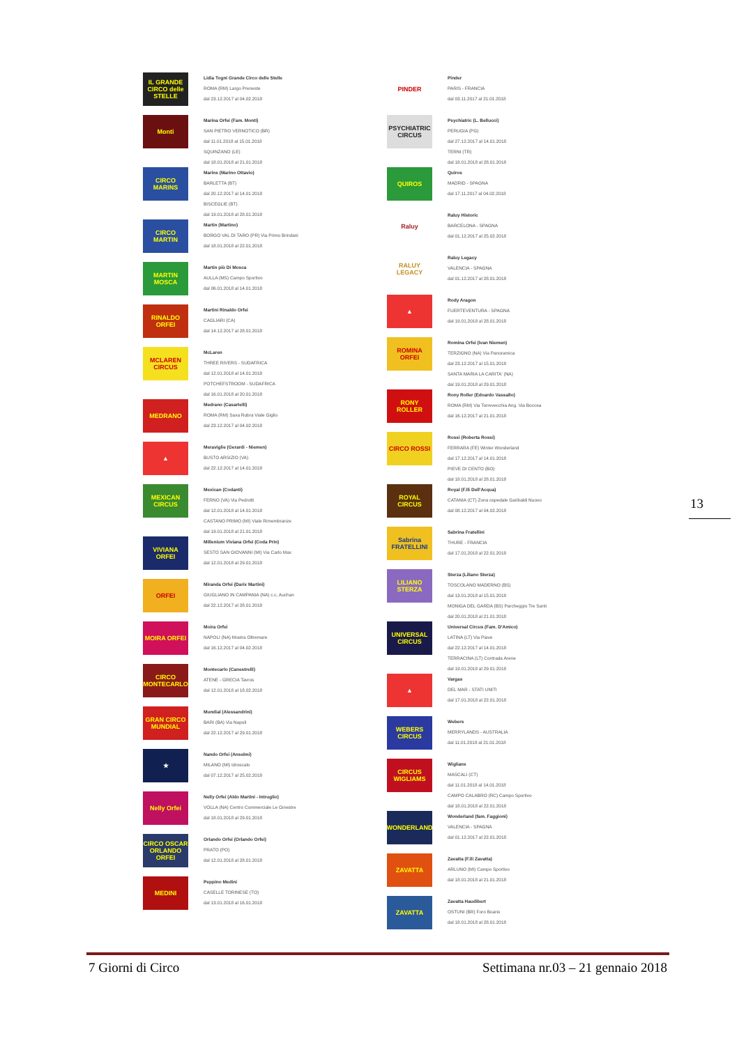IL GRANDE CIRCO delle STELLE
Lidia Togni Grande Circo delle Stelle
ROMA (RM) Largo Preneste
dal 23.12.2017 al 04.02.2018
Monti
Marina Orfei (Fam. Monti)
SAN PIETRO VERNOTICO (BR)
dal 11.01.2018 al 15.01.2018
SQUINZANO (LE)
dal 18.01.2018 al 21.01.2018
CIRCO MARINS
Marins (Marino Ottavio)
BARLETTA (BT)
dal 20.12.2017 al 14.01.2018
BISCEGLIE (BT)
dal 19.01.2018 al 28.01.2018
CIRCO MARTIN
Martin (Martino)
BORGO VAL DI TARO (PR) Via Primo Brindani
dal 18.01.2018 al 22.01.2018
MARTIN MOSCA
Martin più Di Mosca
AULLA (MS) Campo Sportivo
dal 06.01.2018 al 14.01.2018
RINALDO ORFEI
Martini Rinaldo Orfei
CAGLIARI (CA)
dal 14.12.2017 al 28.01.2018
MCLAREN CIRCUS
McLaren
THREE RIVERS - SUDAFRICA
dal 12.01.2018 al 14.01.2018
POTCHEFSTROOM - SUDAFRICA
dal 16.01.2018 al 20.01.2018
MEDRANO
Medrano (Casartelli)
ROMA (RM) Saxa Rubra Viale Giglio
dal 23.12.2017 al 04.02.2018
▲
Meraviglie (Gerardi - Niemen)
BUSTO ARSIZIO (VA)
dal 22.12.2017 al 14.01.2018
MEXICAN CIRCUS
Mexican (Codanti)
FERNO (VA) Via Pedrotti
dal 12.01.2018 al 14.01.2018
CASTANO PRIMO (MI) Viale Rimembranze
dal 19.01.2018 al 21.01.2018
VIVIANA ORFEI
Millenium Viviana Orfei (Coda Prin)
SESTO SAN GIOVANNI (MI) Via Carlo Max
dal 12.01.2018 al 29.01.2018
ORFEI
Miranda Orfei (Darix Martini)
GIUGLIANO IN CAMPANIA (NA) c.c, Auchan
dal 22.12.2017 al 28.01.2018
MOIRA ORFEI
Moira Orfei
NAPOLI (NA) Mostra Oltremare
dal 16.12.2017 al 04.02.2018
CIRCO MONTECARLO
Montecarlo (Canestrelli)
ATENE - GRECIA Tavros
dal 12.01.2018 al 18.02.2018
GRAN CIRCO MUNDIAL
Mundial (Alessandrini)
BARI (BA) Via Napoli
dal 22.12.2017 al 29.01.2018
★
Nando Orfei (Anselmi)
MILANO (MI) Idroscalo
dal 07.12.2017 al 25.02.2018
Nelly Orfei
Nelly Orfei (Aldo Martini - Intruglio)
VOLLA (NA) Centro Commerciale Le Ginestre
dal 18.01.2018 al 29.01.2018
CIRCO OSCAR ORLANDO ORFEI
Orlando Orfei (Orlando Orfei)
PRATO (PO)
dal 12.01.2018 al 28.01.2018
MEDINI
Peppino Medini
CASELLE TORINESE (TO)
dal 13.01.2018 al 16.01.2018
PINDER
Pinder
PARIS - FRANCIA
dal 03.11.2017 al 21.01.2018
PSYCHIATRIC CIRCUS
Psychiatric (L. Bellucci)
PERUGIA (PG)
dal 27.12.2017 al 14.01.2018
TERNI (TR)
dal 18.01.2018 al 28.01.2018
QUIROS
Quiros
MADRID - SPAGNA
dal 17.11.2017 al 04.02.2018
Raluy
Raluy Historic
BARCELONA - SPAGNA
dal 01.12.2017 al 25.02.2018
RALUY LEGACY
Raluy Legacy
VALENCIA - SPAGNA
dal 01.12.2017 al 28.01.2018
▲
Rody Aragon
FUERTEVENTURA - SPAGNA
dal 19.01.2018 al 28.01.2018
ROMINA ORFEI
Romina Orfei (Ivan Niemen)
TERZIGNO (NA) Via Panoramica
dal 23.12.2017 al 15.01.2018
SANTA MARIA LA CARITA' (NA)
dal 19.01.2018 al 29.01.2018
RONY ROLLER
Rony Roller (Edoardo Vassallo)
ROMA (RM) Via Torrevecchia Ang. Via Boccea
dal 16.12.2017 al 21.01.2018
CIRCO ROSSI
Rossi (Roberta Rossi)
FERRARA (FE) Winter Wonderland
dal 17.12.2017 al 14.01.2018
PIEVE DI CENTO (BO)
dal 18.01.2018 al 28.01.2018
ROYAL CIRCUS
Royal (F.lli Dell'Acqua)
CATANIA (CT) Zona ospedale Garibaldi Nuovo
dal 08.12.2017 al 04.02.2018
Sabrina FRATELLINI
Sabrina Fratellini
THURE - FRANCIA
dal 17.01.2018 al 22.01.2018
LILIANO STERZA
Sterza (Liliano Sterza)
TOSCOLANO MADERNO (BS)
dal 13.01.2018 al 15.01.2018
MONIGA DEL GARDA (BS) Parcheggio Tre Santi
dal 20.01.2018 al 21.01.2018
UNIVERSAL CIRCUS
Universal Circus (Fam. D'Amico)
LATINA (LT) Via Piave
dal 22.12.2017 al 14.01.2018
TERRACINA (LT) Contrada Arene
dal 19.01.2018 al 29.01.2018
▲
Vargas
DEL MAR - STATI UNITI
dal 17.01.2018 al 22.01.2018
WEBERS CIRCUS
Webers
MERRYLANDS - AUSTRALIA
dal 11.01.2018 al 21.01.2018
CIRCUS WIGLIAMS
Wiglians
MASCALI (CT)
dal 11.01.2018 al 14.01.2018
CAMPO CALABRO (RC) Campo Sportivo
dal 18.01.2018 al 22.01.2018
WONDERLAND
Wonderland (fam. Faggioni)
VALENCIA - SPAGNA
dal 01.12.2017 al 22.01.2018
ZAVATTA
Zavatta (F.lli Zavatta)
ARLUNO (MI) Campo Sportivo
dal 18.01.2018 al 21.01.2018
ZAVATTA
Zavatta Haudibert
OSTUNI (BR) Foro Boario
dal 18.01.2018 al 28.01.2018
13
7 Giorni di Circo Settimana nr.03 – 21 gennaio 2018